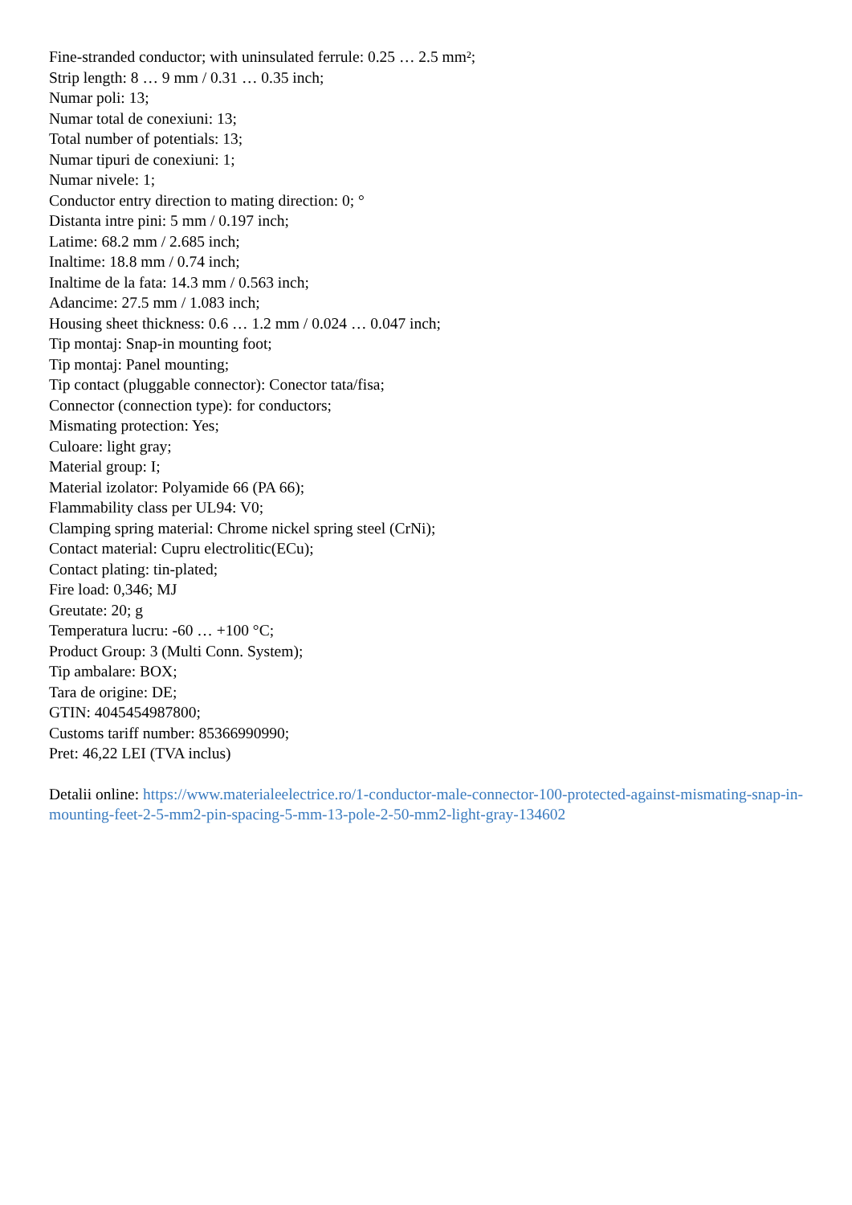Fine-stranded conductor; with uninsulated ferrule: 0.25 … 2.5 mm²;
Strip length: 8 … 9 mm / 0.31 … 0.35 inch;
Numar poli: 13;
Numar total de conexiuni: 13;
Total number of potentials: 13;
Numar tipuri de conexiuni: 1;
Numar nivele: 1;
Conductor entry direction to mating direction: 0; °
Distanta intre pini: 5 mm / 0.197 inch;
Latime: 68.2 mm / 2.685 inch;
Inaltime: 18.8 mm / 0.74 inch;
Inaltime de la fata: 14.3 mm / 0.563 inch;
Adancime: 27.5 mm / 1.083 inch;
Housing sheet thickness: 0.6 … 1.2 mm / 0.024 … 0.047 inch;
Tip montaj: Snap-in mounting foot;
Tip montaj: Panel mounting;
Tip contact (pluggable connector): Conector tata/fisa;
Connector (connection type): for conductors;
Mismating protection: Yes;
Culoare: light gray;
Material group: I;
Material izolator: Polyamide 66 (PA 66);
Flammability class per UL94: V0;
Clamping spring material: Chrome nickel spring steel (CrNi);
Contact material: Cupru electrolitic(ECu);
Contact plating: tin-plated;
Fire load: 0,346; MJ
Greutate: 20; g
Temperatura lucru: -60 … +100 °C;
Product Group: 3 (Multi Conn. System);
Tip ambalare: BOX;
Tara de origine: DE;
GTIN: 4045454987800;
Customs tariff number: 85366990990;
Pret: 46,22 LEI (TVA inclus)
Detalii online: https://www.materialeelectrice.ro/1-conductor-male-connector-100-protected-against-mismating-snap-in-mounting-feet-2-5-mm2-pin-spacing-5-mm-13-pole-2-50-mm2-light-gray-134602